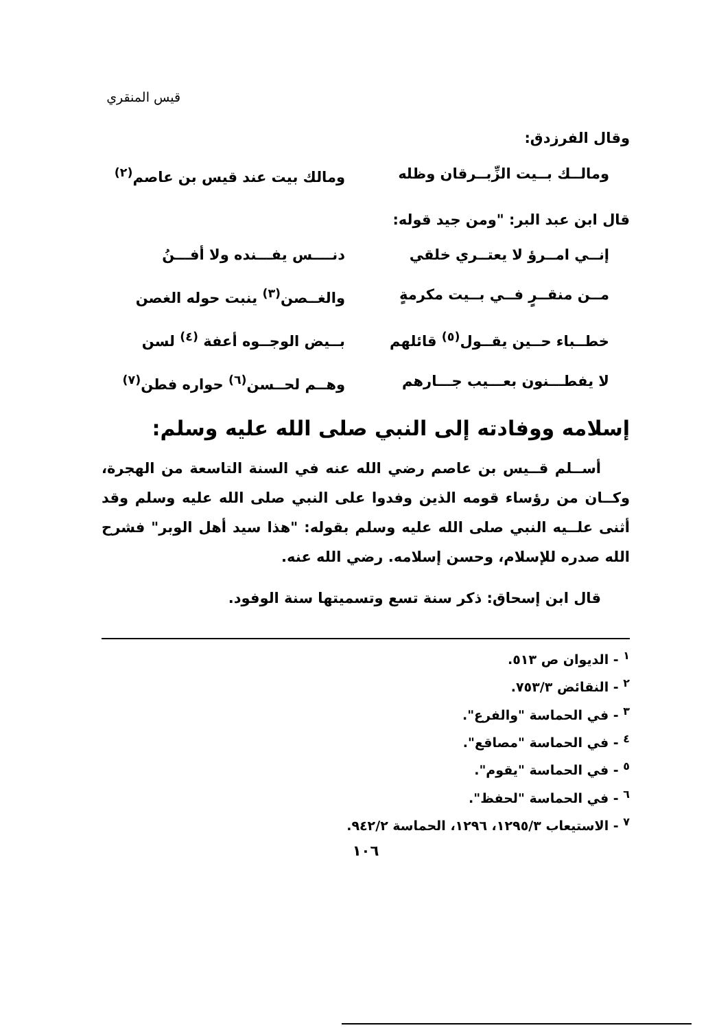قيس المنقري
وقال الفرزدق:
ومالــك بــيت الزِّبــرقان وظله ومالك بيت عند قيس بن عاصم<sup>(٢)</sup>
قال ابن عبد البر: "ومن جيد قوله:
إنــي امــرؤ لا يعتــري خلقي دنــــس يفـــنده ولا أفـــنُ
مــن منقــرٍ فــي بــيت مكرمةٍ والغــصن<sup>(٣)</sup> ينبت حوله الغصن
خطــباء حــين يقــول<sup>(٥)</sup> قائلهم بــيض الوجــوه أعفة <sup>(٤)</sup> لسن
لا يفطـــنون بعـــيب جـــارهم وهــم لحــسن<sup>(٦)</sup> حواره فطن<sup>(٧)</sup>
إسلامه ووفادته إلى النبي صلى الله عليه وسلم:
  أســلم قــيس بن عاصم رضي الله عنه في السنة التاسعة من الهجرة، وكــان من رؤساء قومه الذين وفدوا على النبي صلى الله عليه وسلم وقد أثنى علــيه النبي صلى الله عليه وسلم بقوله: "هذا سيد أهل الوبر" فشرح الله صدره للإسلام، وحسن إسلامه. رضي الله عنه.
  قال ابن إسحاق: ذكر سنة تسع وتسميتها سنة الوفود.
<sup>١</sup> - الديوان ص ٥١٣.
<sup>٢</sup> - النقائض ٧٥٣/٣.
<sup>٣</sup> - في الحماسة "والفرع".
<sup>٤</sup> - في الحماسة "مصاقع".
<sup>٥</sup> - في الحماسة "يقوم".
<sup>٦</sup> - في الحماسة "لحفظ".
<sup>٧</sup> - الاستيعاب ١٢٩٥/٣، ١٢٩٦، الحماسة ٩٤٢/٢.
١٠٦